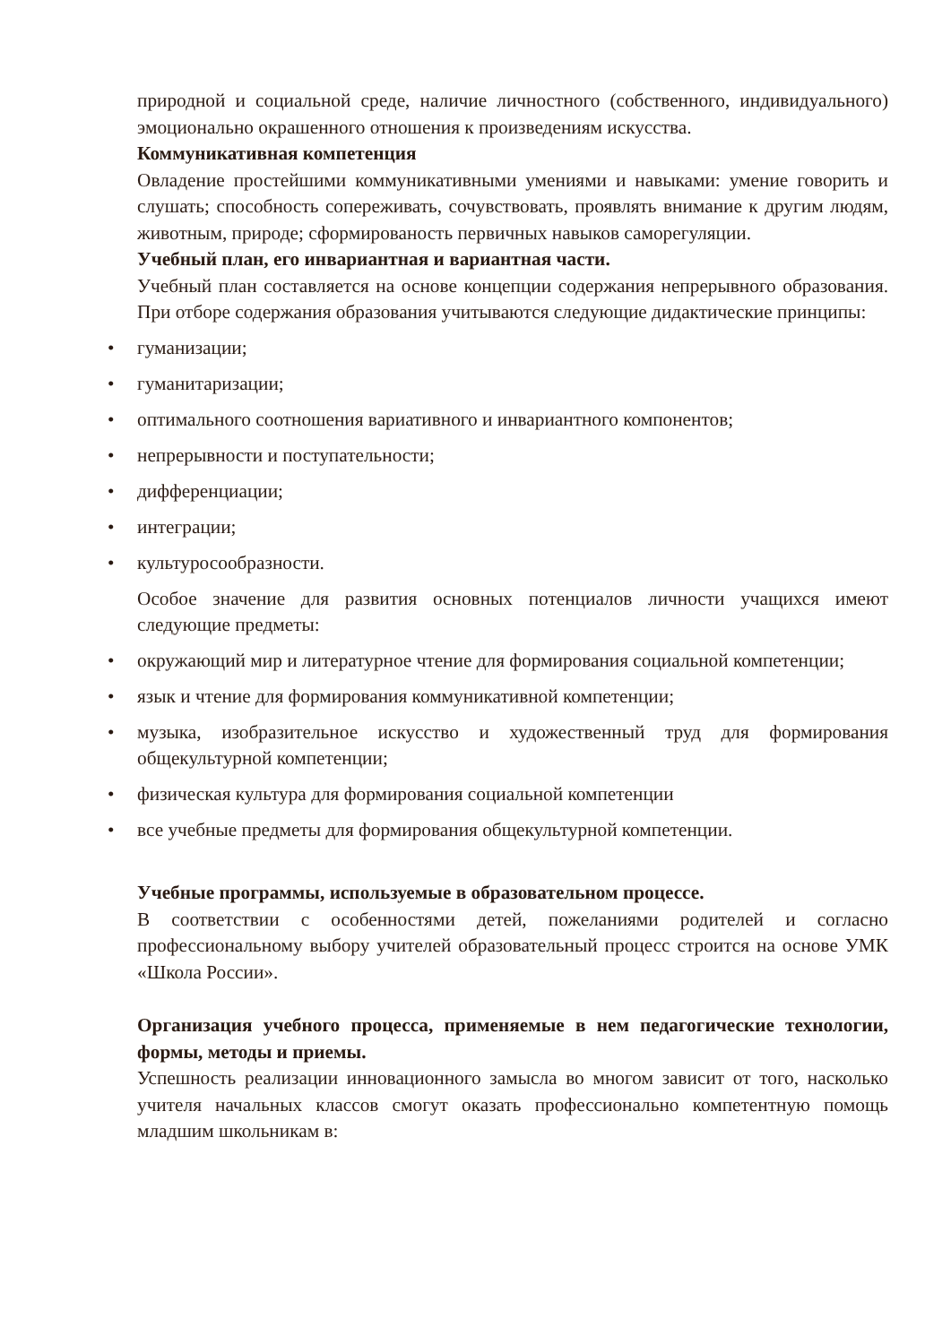природной и социальной среде, наличие личностного (собственного, индивидуального) эмоционально окрашенного отношения к произведениям искусства.
Коммуникативная компетенция
Овладение простейшими коммуникативными умениями и навыками: умение говорить и слушать; способность сопереживать, сочувствовать, проявлять внимание к другим людям, животным, природе; сформированость первичных навыков саморегуляции.
Учебный план, его инвариантная и вариантная части.
Учебный план составляется на основе концепции содержания непрерывного образования. При отборе содержания образования учитываются следующие дидактические принципы:
• гуманизации;
• гуманитаризации;
• оптимального соотношения вариативного и инвариантного компонентов;
• непрерывности и поступательности;
• дифференциации;
• интеграции;
• культуросообразности.
Особое значение для развития основных потенциалов личности учащихся имеют следующие предметы:
• окружающий мир и литературное чтение для формирования социальной компетенции;
• язык и чтение для формирования коммуникативной компетенции;
• музыка, изобразительное искусство и художественный труд для формирования общекультурной компетенции;
• физическая культура для формирования социальной компетенции
• все учебные предметы для формирования общекультурной компетенции.
Учебные программы, используемые в образовательном процессе.
В соответствии с особенностями детей, пожеланиями родителей и согласно профессиональному выбору учителей образовательный процесс строится на основе УМК «Школа России».
Организация учебного процесса, применяемые в нем педагогические технологии, формы, методы и приемы.
Успешность реализации инновационного замысла во многом зависит от того, насколько учителя начальных классов смогут оказать профессионально компетентную помощь младшим школьникам в: